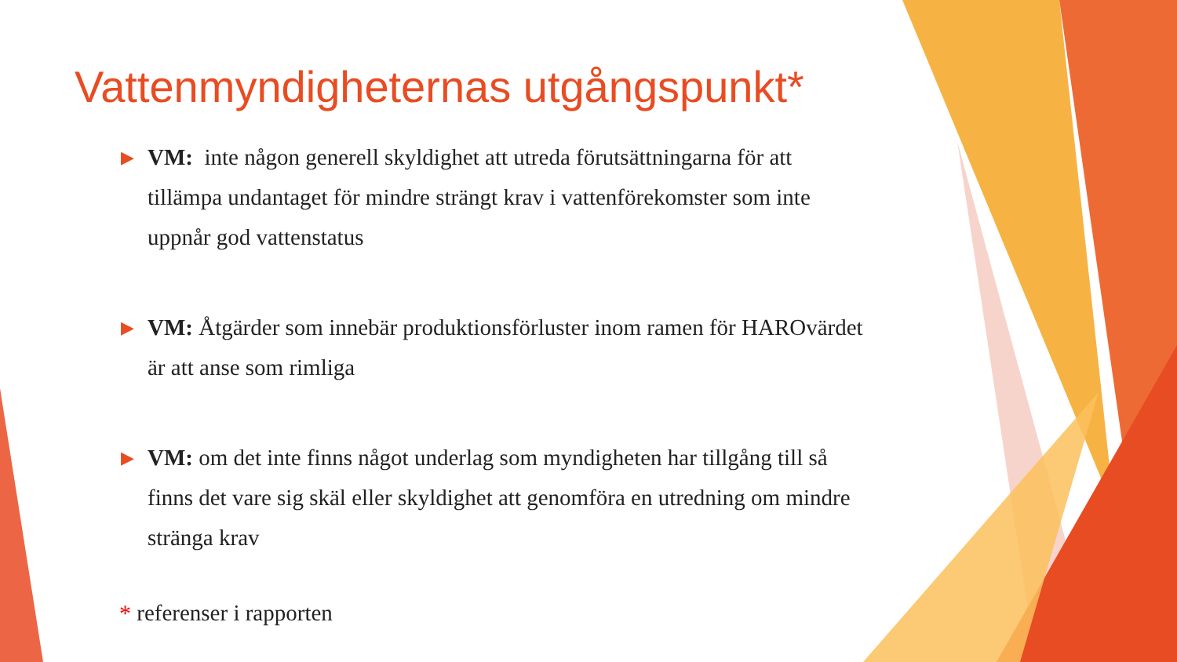Vattenmyndigheternas utgångspunkt*
▶ VM: inte någon generell skyldighet att utreda förutsättningarna för att tillämpa undantaget för mindre strängt krav i vattenförekomster som inte uppnår god vattenstatus
▶ VM: Åtgärder som innebär produktionsförluster inom ramen för HAROvärdet är att anse som rimliga
▶ VM: om det inte finns något underlag som myndigheten har tillgång till så finns det vare sig skäl eller skyldighet att genomföra en utredning om mindre stränga krav
* referenser i rapporten